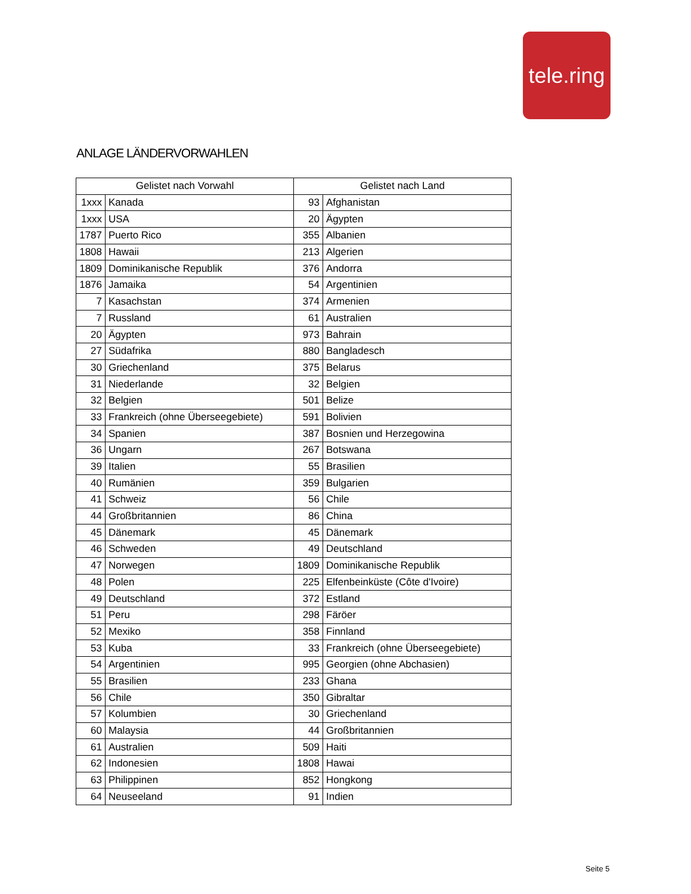tele.ring
ANLAGE LÄNDERVORWAHLEN
| Gelistet nach Vorwahl | | Gelistet nach Land | |
| --- | --- | --- | --- |
| 1xxx | Kanada | 93 | Afghanistan |
| 1xxx | USA | 20 | Ägypten |
| 1787 | Puerto Rico | 355 | Albanien |
| 1808 | Hawaii | 213 | Algerien |
| 1809 | Dominikanische Republik | 376 | Andorra |
| 1876 | Jamaika | 54 | Argentinien |
| 7 | Kasachstan | 374 | Armenien |
| 7 | Russland | 61 | Australien |
| 20 | Ägypten | 973 | Bahrain |
| 27 | Südafrika | 880 | Bangladesch |
| 30 | Griechenland | 375 | Belarus |
| 31 | Niederlande | 32 | Belgien |
| 32 | Belgien | 501 | Belize |
| 33 | Frankreich (ohne Überseegebiete) | 591 | Bolivien |
| 34 | Spanien | 387 | Bosnien und Herzegowina |
| 36 | Ungarn | 267 | Botswana |
| 39 | Italien | 55 | Brasilien |
| 40 | Rumänien | 359 | Bulgarien |
| 41 | Schweiz | 56 | Chile |
| 44 | Großbritannien | 86 | China |
| 45 | Dänemark | 45 | Dänemark |
| 46 | Schweden | 49 | Deutschland |
| 47 | Norwegen | 1809 | Dominikanische Republik |
| 48 | Polen | 225 | Elfenbeinküste (Côte d'Ivoire) |
| 49 | Deutschland | 372 | Estland |
| 51 | Peru | 298 | Färöer |
| 52 | Mexiko | 358 | Finnland |
| 53 | Kuba | 33 | Frankreich (ohne Überseegebiete) |
| 54 | Argentinien | 995 | Georgien (ohne Abchasien) |
| 55 | Brasilien | 233 | Ghana |
| 56 | Chile | 350 | Gibraltar |
| 57 | Kolumbien | 30 | Griechenland |
| 60 | Malaysia | 44 | Großbritannien |
| 61 | Australien | 509 | Haiti |
| 62 | Indonesien | 1808 | Hawai |
| 63 | Philippinen | 852 | Hongkong |
| 64 | Neuseeland | 91 | Indien |
Seite 5